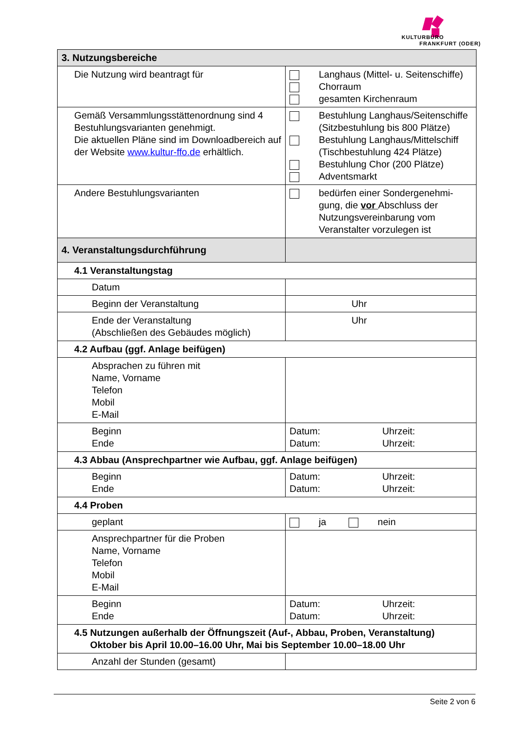KULTURBÜRO
FRANKFURT (ODER)
| 3. Nutzungsbereiche | |
| Die Nutzung wird beantragt für | Langhaus (Mittel- u. Seitenschiffe) Chorraum gesamten Kirchenraum |
| Gemäß Versammlungsstättenordnung sind 4 Bestuhlungsvarianten genehmigt. Die aktuellen Pläne sind im Downloadbereich auf der Website www.kultur-ffo.de erhältlich. | Bestuhlung Langhaus/Seitenschiffe (Sitzbestuhlung bis 800 Plätze) Bestuhlung Langhaus/Mittelschiff (Tischbestuhlung 424 Plätze) Bestuhlung Chor (200 Plätze) Adventsmarkt |
| Andere Bestuhlungsvarianten | bedürfen einer Sondergenehmi-gung, die vor Abschluss der Nutzungsvereinbarung vom Veranstalter vorzulegen ist |
| 4. Veranstaltungsdurchführung | |
| 4.1 Veranstaltungstag | |
| Datum | |
| Beginn der Veranstaltung | Uhr |
| Ende der Veranstaltung (Abschließen des Gebäudes möglich) | Uhr |
| 4.2 Aufbau (ggf. Anlage beifügen) | |
| Absprachen zu führen mit Name, Vorname Telefon Mobil E-Mail | |
| Beginn Ende | Datum: Uhrzeit: Datum: Uhrzeit: |
| 4.3 Abbau (Ansprechpartner wie Aufbau, ggf. Anlage beifügen) | |
| Beginn Ende | Datum: Uhrzeit: Datum: Uhrzeit: |
| 4.4 Proben | |
| geplant | ja nein |
| Ansprechpartner für die Proben Name, Vorname Telefon Mobil E-Mail | |
| Beginn Ende | Datum: Uhrzeit: Datum: Uhrzeit: |
| 4.5 Nutzungen außerhalb der Öffnungszeit (Auf-, Abbau, Proben, Veranstaltung) Oktober bis April 10.00–16.00 Uhr, Mai bis September 10.00–18.00 Uhr | |
| Anzahl der Stunden (gesamt) | |
Seite 2 von 6